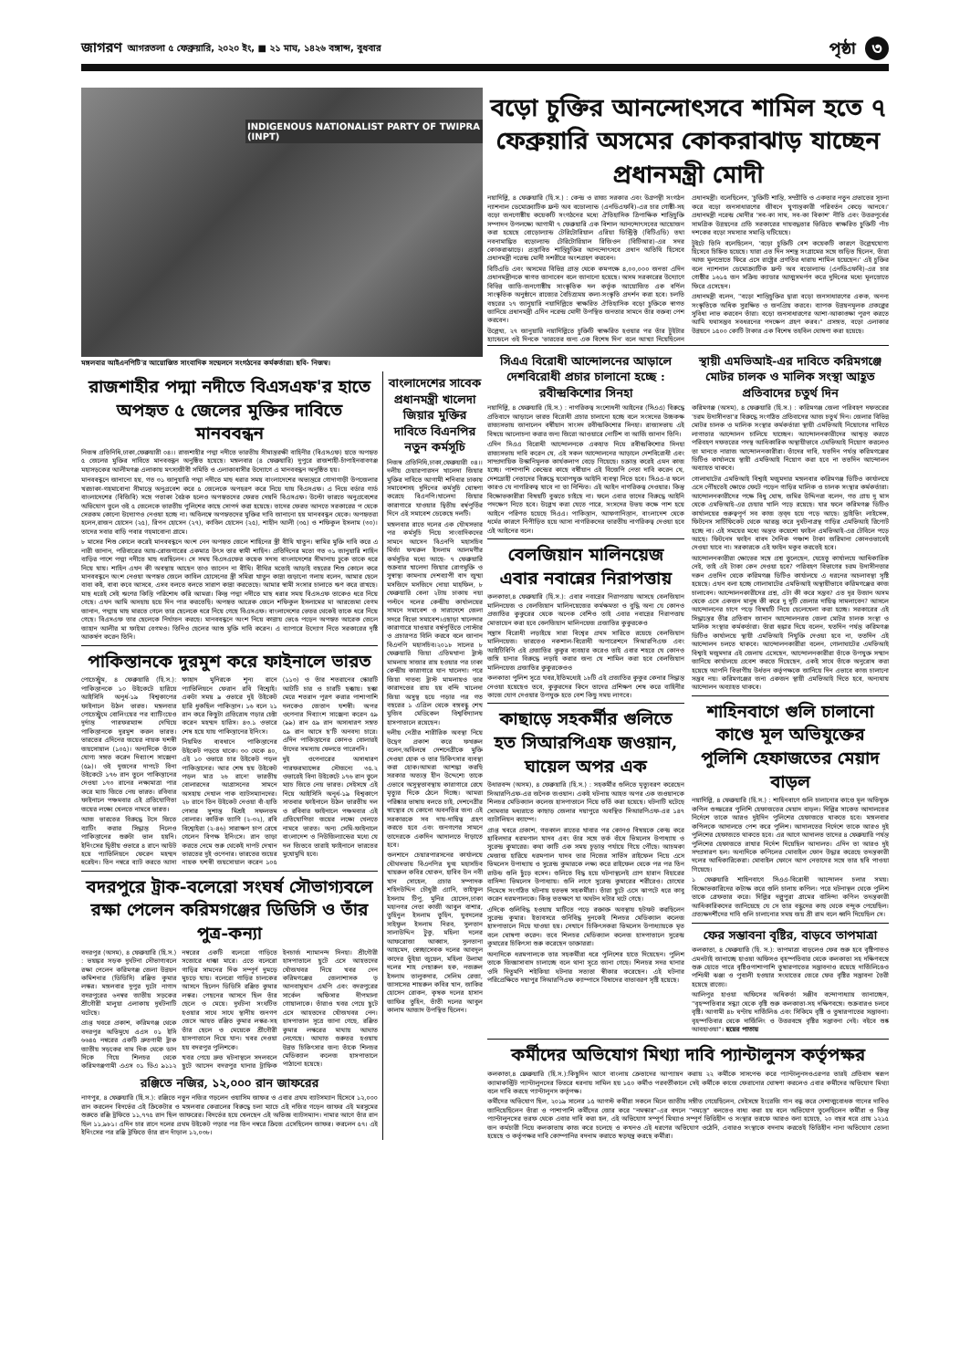জাগরণ আগরতলা ৫ ফেব্রুয়ারি, ২০২০ ইং, ■ ২১ মাঘ, ১৪২৬ বঙ্গাব্দ, বুধবার পৃষ্ঠা ৩
INDIGENOUS NATIONALIST PARTY OF TWIPRA (INPT)
মঙ্গলবার আইএনপিটি'র আয়োজিত সাংবাদিক সম্মেলনে সংগঠনের কর্মকর্তারা। ছবি- নিজস্ব।
রাজশাহীর পদ্মা নদীতে বিএসএফ'র হাতে অপহৃত ৫ জেলের মুক্তির দাবিতে মানববন্ধন
নিজস্ব প্রতিনিধি,ঢাকা,ফেব্রুয়ারী ০৪।। রাজশাহীর পদ্মা নদীতে ভারতীয় সীমান্তরক্ষী বাহিনীর (বিএসএফ) হাতে অপহৃত ৫ জেলের মুক্তির দাবিতে মানববন্ধন অনুষ্ঠিত হয়েছে। মঙ্গলবার (৪ ফেব্রুয়ারি) দুপুরে রাজশাহী-চাঁপাইনবাবগঞ্জ মহাসড়কের আলীমগঞ্জ এলাকায় মৎস্যজীবী সমিতি ও এলাকাবাসীর উদ্যোগে এ মানববন্ধন অনুষ্ঠিত হয়।
মানববন্ধনে জানানো হয়, গত ৩১ জানুয়ারি পদ্মা নদীতে মাছ ধরার সময় বাংলাদেশের অভ্যন্তরে গোদাগাড়ী উপজেলার খরচাকা-গহমাবোনা সীমান্তে অনুপ্রবেশ করে ৫ জেলেকে অপহরণ করে নিয়ে যায় বিএসএফ। এ নিয়ে বর্ডার গার্ড বাংলাদেশের (বিজিবি) সঙ্গে পতাকা বৈঠক হলেও অপহৃতদের ফেরত দেয়নি বিএসএফ। উল্টো ভারতে অনুপ্রবেশের অভিযোগ তুলে ওই ৫ জেলেকে ভারতীয় পুলিশের কাছে সোপর্দ করা হয়েছে। তাদের ফেরত আনতে সরকারের প থেকে সেরকম কোনো উদ্যোগও নেওয়া হচ্ছে না। অবিলম্বে অপহৃতদের মুক্তির দাবি জানানো হয় মানববন্ধন থেকে। অপহৃতরা হলেন,রাজন হোসেন (২৫), রিপন হোসেন (২৭), কাবিল হোসেন (২৫), শাহীন আলী (৩৫) ও শফিকুল ইসলাম (৩০)। তাদের সবার বাড়ি পবার গহমাবোনা গ্রামে।
৮ মাসের শিশু কোলে করেই মানববন্ধনে অংশ নেন অপহৃত জেলে শাহিনের স্ত্রী বীথি খাতুন। স্বামির মুক্তি দাবি করে এ নারী জানান, পরিবারের আয়-রোজগারের একমাত্র উৎস তার স্বামী শাহিন। প্রতিদিনের মতো গত ৩১ জানুয়ারি শাহিন বাড়ির পাশে পদ্মা নদীতে মাছ ধরছিলেন। সে সময় বিএসএফের কয়েক সদস্য বাংলাদেশের সীমানায় ঢুকে তাকে ধরে নিয়ে যায়। শাহিন এখন কী অবস্থায় আছেন তাও জানেন না বীথি। বীথির মতোই আড়াই বছরের শিশু কোলে করে মানববন্ধনে অংশ নেওয়া অপহৃত জেলে কাবিল হোসেনের স্ত্রী সমিরা খাতুন কান্না জড়ানো গলায় বলেন, আমার ছেলে বাবা কই, বাবা কবে আসবে, এসব বলতে বলতে সারাণ কান্না করতেছে। আমার স্বামী সংসার চালাতে ঋণ করে রাখছে। মাছ ধরেই সেই ঋণের কিস্তি পরিশোধ করি আমরা। কিন্তু পদ্মা নদীতে মাছ ধরার সময় বিএসএফ তাকেও ধরে নিয়ে গেছে। এখন আমি অসহায় হয়ে দিন পার করতেছি। অপহৃত আরেক জেলে শফিকুল ইসলামের মা আরজেমা বেগম জানান, পদ্মায় মাছ মারতে গেলে তার ছেলেকে ধরে নিয়ে গেছে বিএসএফ। বাংলাদেশের ভেতর থেকেই তাকে ধরে নিয়ে গেছে। বিএসএফ তার ছেলেকে নির্যাতন করছে। মানববন্ধনে অংশ নিয়ে কান্নায় ভেঙে পড়েন অপহৃত আরেক জেলে জাহান আলীর মা ফাইমা বেগমও। তিনিও ছেলের আশু মুক্তি দাবি করেন। এ ব্যাপারে উদ্যোগ নিতে সরকারের দৃষ্টি আকর্ষণ করেন তিনি।
পাকিস্তানকে দুরমুশ করে ফাইনালে ভারত
পোচেস্ট্রুম, ৪ ফেব্রুয়ারি (হি.স.): পাকিস্তানকে ১০ উইকেটে হারিয়ে আইসিসি অনূর্ধ-১৯ বিশ্বকাপের ফাইনালে উঠল ভারত। মঙ্গলবার পোচেস্ট্রুমে বোলিংয়ের পর ব্যাটিংয়েও দুর্দান্ত পারফরম্যান্স দেখিয়ে পাকিস্তানকে দুরমুশ করল ভারত। ভারতের এদিনের জয়ের নায়ক যশস্বী জয়সোয়াল (১০৫)। অন্যদিকে তাঁকে যোগ্য সঙ্গত করেন দিব্যাংশ সাক্সেনা (৫৯)। ওই দুজনের দাপটে বিনা উইকেটে ১৭৬ রান তুলে পাকিস্তানের দেওয়া ১৭৩ রানের লক্ষ্যমাত্রা পার করে ম্যাচ জিতে নেয় ভারত। রবিবার ফাইনালে পঞ্চমবার এই প্রতিযোগিতা জয়ের লক্ষ্যে খেলতে নামবে ভারত।
আজ ভারতের বিরুদ্ধে টসে জিতে ব্যাটিং করার সিদ্ধান্ত নিলেও পাকিস্তানের শুরুটা ভাল হয়নি। ইনিংসের দ্বিতীয় ওভারে ৪ রানে আউট হয়ে প্যাভিলিয়নে ফেরেন মহম্মদ হুরেইন। তিন নম্বরে ব্যাট করতে আসা ফাহাদ মুনিরকে শূন্য রানে প্যাভিলিয়নে ফেরান রবি বিশ্বোই। একটা সময় ৯ ওভারে দুই উইকেট হারি ধুকছিল পাকিস্তান। ১৬ বলে ২১ রান করে কিছুটা প্রতিরোধ গড়ার চেষ্টা করেন মহম্মদ হারিস। ৪৩.১ ওভারে শেষ হয়ে যায় পাকিস্তানের ইনিংস।
নিয়মিত ব্যবধানে পাকিস্তানের উইকেট পড়তে থাকে। ৩০ থেকে ৪০, এই ১০ ওভারে চার উইকেট পড়ল পাকিস্তানের। আর শেষ ছয় উইকেট পড়ল মাত্র ২৬ রানে! ভারতীয় বোলারদের আগ্রাসনের সামনে অসহায় দেখাল পাক ব্যাটসম্যানদের। ২৮ রানে তিন উইকেট নেওয়া বাঁ-হাতি পেসার সুশান্ত মিশ্রই সফলতম বোলার। কার্তিক ত্যাগি (২-৩২), রবি বিশ্বোইরা (২-৪৬) সারাক্ষণ চাপ রেখে গেলেন বিপক্ষ ইনিংসে। রান তাড়া করতে নেমে শুরু থেকেই দাপট দেখান ভারতের দুই ওপেনার। ভারতের জয়ের নায়ক যশস্বী জয়সোয়াল করেন ১০৫ (১১৩) ও তাঁর শতরানের স্কোরটি আটটি চার ও চারটি ছক্কায়। ছক্কা মেরে শতরান পূরণ করার পাশাপাশি দলকেও জেতান যশস্বী। অপর ওপেনার দিব্যাংশ সাক্সেনা করেন ৫৯ (৯৯) রান ৫৯ রান অসাধারণ সঙ্গত ৫৯ রান আসে ছ'টি অনবদ্য চারে। এদিন পাকিস্তানের কোনও বোলারই তাঁদের সমস্যায় ফেলতে পারেননি।
দুই ওপেনারের অসাধারণ পারফরম্যান্সের সৌজন্যে ৩৫.২ ওভারেই বিনা উইকেটে ১৭৬ রান তুলে ম্যাচ জিতে নেয় ভারত। সেইসঙ্গে এই নিয়ে আইসিসি অনূর্ধ-১৯ বিশ্বকাপে সাতবার ফাইনালে উঠল ভারতীয় দল ও রবিবার ফাইনালে পঞ্চমবার এই প্রতিযোগিতা জয়ের লক্ষ্যে খেলতে নামবে ভারত। অন্য সেমি-ফাইনালে বাংলাদেশ ও নিউজিল্যান্ডের মধ্যে যে দল জিতবে তারাই ফাইনালে ভারতের মুখোমুখি হবে।
বদরপুরে ট্রাক-বলেরো সংঘর্ষ সৌভাগ্যবলে রক্ষা পেলেন করিমগঞ্জের ডিডিসি ও তাঁর পুত্র-কন্যা
বদরপুর (অসম), ৪ ফেব্রুয়ারি (হি.স.) : ভয়ঙ্কর সড়ক দুর্ঘটনা সৌভাগ্যবলে রক্ষা পেলেন করিমগঞ্জ জেলা উন্নয়ন কমিশনার (ডিডিসি) রঞ্জিত কুমার লস্কর। মঙ্গলবার দুপুর দুটো নাগাদ বদরপুরের ৬নম্বর জাতীয় সড়কের শ্রীগৌরী মালুয়া এলাকায় দুর্ঘটনাটি ঘটেছে।
প্রাপ্ত খবরে প্রকাশ, করিমগঞ্জ থেকে বদরপুর অভিমুখে এএস ০১ ইসি ৬৬৪৫ নম্বরের একটি দ্রুতগামী ট্রাক জাতীয় সড়কের বাম দিক থেকে ডান দিকে গিয়ে শিলচর থেকে করিমগঞ্জগামী এএস ০১ ডিএ ৯১১২ নম্বরের একটি বলেরো গাড়িতে সজোরে ধাক্কা মারে। এতে বলেরো গাড়ির সামনের দিক সম্পূর্ণ দুমড়ে মুচড়ে যায়। বলেরো গাড়ির চালকের আসনে ছিলেন ডিডিসি রঞ্জিত কুমার লস্কর। পেছনের আসনে ছিল তাঁর ছেলে ও মেয়ে। দুর্ঘটনা সংঘটিত হওয়ার সাথে সাথে স্থানীয় জনগণ জেসে আহত রঞ্জিত কুমার লস্কর-সহ তাঁর ছেলে ও মেয়েকে শ্রীগৌরী হাসপাতালে নিয়ে যান। খবর দেওয়া হয় বদরপুর পুলিশকে।
খবর পেয়ে দ্রুত ঘটনাস্থলে সদলবলে ছুটে আসেন বদরপুর থানার ট্রাফিক ইনচার্জ শ্যামানন্দ সিনহা। শ্রীগৌরী হাসপাতালে ছুটে এসে আহতদের খোঁজখবর নিয়ে খবর দেন করিমগঞ্জের জেলাশাসক ড় আনবামুথান এমপি এবং বদরপুরের সার্কেল অফিসার দীপমালা গোয়ালাকে। তাঁরাও খবর পেয়ে ছুটে এসে আহতদের খোঁজখবর নেন। হাসপাতাল সূত্রে জানা গেছে, রঞ্জিত কুমার লস্করের মাথায় আঘাত লেগেছে। আঘাত গুরুতর হওয়ায় উন্নত চিকিৎসার জন্য তাঁকে শিলচর মেডিক্যাল কলেজ হাসপাতালে পাঠানো হয়েছে।
রঞ্জিতে নজির, ১২,০০০ রান জাফরের
নাগপুর, ৪ ফেব্রুয়ারি (হি.স.): রঞ্জিতে নতুন নজির গড়লেন ওয়াসিম জাফর ও এবার প্রথম ব্যাটসম্যান হিসেবে ১২,০০০ রান করলেন বিদর্ভের এই ক্রিকেটার ও মঙ্গলবার কেরালের বিরুদ্ধে চলা ম্যাচে এই নজির গড়েন জাফর এই মরসুমের শুরুতে রঞ্জি ট্রফিতে ১১,৭৭৫ রান ছিল জাফরের। বিদর্ভের হয়ে খেলছেন এই অভিজ্ঞ ব্যাটসম্যান। নামার আগে তাঁর রান ছিল ১১,৯৮১। এদিন চার রানে দলের প্রথম উইকেট পড়ার পর তিন নম্বরে ক্রিজে এসেছিলেন জাফর। করলেন ৫৭। এই ইনিংসের পর রঞ্জি ট্রফিতে তাঁর রান দাঁড়াল ১২,০৩৮।
বাংলাদেশের সাবেক প্রধানমন্ত্রী খালেদা জিয়ার মুক্তির দাবিতে বিএনপির নতুন কর্মসূচি
নিজস্ব প্রতিনিধি,ঢাকা,ফেব্রুয়ারী ০৪।। দলীয় চেয়ারপারসন খালেদা জিয়ার মুক্তির দাবিতে আগামী শনিবার ঢাকায় সমাবেশসহ দুদিনের কর্মসূচি ঘোষণা করেছে বিএনপি।খালেদা জিয়ার কারাগারে যাওয়ার দ্বিতীয় বর্ষপূর্তির দিনে এই সমাবেশ ডেকেছে দলটি।
মঙ্গলবার রাতে দলের এক যৌথসভার পর কর্মসূচি নিয়ে সাংবাদিকদের সামনে আসেন বিএনপি মহাসচিব মির্জা ফখরুল ইসলাম আলমগীর কর্মসূচির মধ্যে আছে- ৭ ফেব্রুয়ারি শুক্রবার খালেদা জিয়ার রোগমুক্তি ও সুস্বাস্থ্য কামনায় দেশব্যাপী বাদ জুম্মা মসজিদে মসজিদে দোয়া মাহফিল, ৮ ফেব্রুয়ারি বেলা ২টায় ঢাকায় নয়া পল্টনে দলের কেন্দ্রীয় কার্যালয়ের সামনে সমাবেশ ও সারাদেশে জেলা সদরে বিভো সমাবেশ।এছাড়া খালেদার কারাগারে যাওয়ার বর্ষপূর্তিতে পোস্টার ও প্রচারপত্র বিলি করবে বলে জানান বিএনপি মহাসচিব।২০১৮ সালের ৮ ফেব্রুয়ারি জিয়া এতিমখানা ট্রাস্ট মামলায় সাজার রায় হওয়ার পর ঢাকা কেন্দ্রীয় কারাগারে যান খালেদা। পরে জিয়া দাতব্য ট্রাস্ট মামলায়ও তার কারাদণ্ডের রায় হয় বন্দি খালেদা জিয়া অসুস্থ হয়ে পড়ার পর গত বছরের ১ এপ্রিল থেকে বঙ্গবন্ধু শেখ মুজিব মেডিকেল বিশ্ববিদ্যালয় হাসপাতালে রয়েছেন।
দলীয় নেত্রীর শারীরিক অবস্থা নিয়ে উদ্বেগ প্রকাশ করে ফখরুল বলেন,অবিলম্বে দেশনেত্রীকে মুক্তি দেওয়া হোক ও তার চিকিৎসার ব্যবস্থা করা হোক।আমরা আশঙ্কা করছি সরকার অত্যন্ত হীন উদ্দেশ্যে তাকে এভাবে অসুস্থতাবস্থায় কারাগারে রেখে মৃত্যুর দিকে ঠেলে দিচ্ছে। আমরা পরিষ্কার ভাষায় বলতে চাই, দেশনেত্রীর স্বাস্থ্যের যে কোনো অবনতির জন্য এই সরকারকে সব দায়-দায়িত্ব গ্রহণ করতে হবে এবং জনগণের সামনে তাদেরকে একদিন আদালতে দাঁড়াতে হবে।
গুলশানে চেয়ারপারসনের কার্যালয়ে যৌথসভায় বিএনপির যুগ্ম মহাসচিব খায়রুল কবির খোকন, হাবিব উন নবী খান সোহেল, প্রচার সম্পাদক শহিদউদ্দিন চৌধুরী এ্যানি, তাইফুল ইসলাম টিপু, মুনির হোসেন,ঢাকা মহানগর নেতা কাজী আবুল বাশার, তুহিনুল ইসলাম তুহিন, যুবদলের সাইফুল ইসলাম নিরব, সুলতান সালাউদ্দিন টুকু, মহিলা দলের আফরোজা আব্বাস, সুলতানা আহমেদ, স্বেচ্ছাসেবক দলের আবদুল কাদের ভূঁইয়া জুয়েল, মহিলা উলামা দলের শাহ নেছারুল হক, নজরুল ইসলাম তালুকদার, সেলিম রেজা, জাসাসের শায়রুল কবির খান, জাকির হোসেন রোকন, কৃষক দলের হাসান জাফির তুহিন, তাঁতী দলের আবুল কালাম আজাদ উপস্থিত ছিলেন।
বড়ো চুক্তির আনন্দোৎসবে শামিল হতে ৭ ফেব্রুয়ারি অসমের কোকরাঝাড় যাচ্ছেন প্রধানমন্ত্রী মোদী
নয়াদিল্লি, ৪ ফেব্রুয়ারি (হি.স.) : কেন্দ্র ও রাজ্য সরকার এবং উগ্রপন্থী সংগঠন ন্যাশনাল ডেমোক্র্যাটিক ফ্রন্ট অব বডোল্যান্ড (এনডিএফবি)-এর চার গোষ্ঠী-সহ বড়ো জনগোষ্ঠীয় কয়েকটি সংগঠনের মধ্যে ঐতিহাসিক ত্রিপাক্ষিক শান্তিচুক্তি সম্পাদন উপলক্ষ্যে আগামী ৭ ফেব্রুয়ারি এক বিশাল আনন্দোৎসবের আয়োজন করা হয়েছে বোড়োল্যান্ড টেরিটোরিয়াল এরিয়া ডিস্ট্রিক্ট (বিটিএডি) তথা নবনামাঙ্কিত বড়োল্যান্ড টেরিটোরিয়াল রিজিওন (বিটিআর)-এর সদর কোকরাঝাড়ে। প্রস্তাবিত শান্তিচুক্তির আনন্দোৎসবে প্রধান অতিথি হিসেবে প্রধানমন্ত্রী নরেন্দ্র মোদী সশরীরে অংশগ্রহণ করবেন।
বিটিএডি এবং অসমের বিভিন্ন প্রান্ত থেকে কমপক্ষে ৪,০০,০০০ জনতা এদিন প্রধানমন্ত্রীনকে স্বাগত জানাবেন বলে জানানো হয়েছে। অসম সরকারের উদ্যোগে বিভিন্ন জাতি-জনগোষ্ঠীয় সাংস্কৃতিক দল কর্তৃক আয়োজিত এক বর্ণিল সাংস্কৃতিক অনুষ্ঠানে রাজ্যের বৈচিত্র্যময় কলা-সংস্কৃতি প্রদর্শন করা হবে। চলতি বছরের ২৭ জানুয়ারি নয়াদিল্লিতে স্বাক্ষরিত ঐতিহাসিক বড়ো চুক্তিকে স্বাগত জানিয়ে প্রধানমন্ত্রী এদিন নরেন্দ্র মোদী উপস্থিত জনতার সামনে তাঁর বক্তব্য পেশ করবেন।
উল্লেখ্য, ২৭ জানুয়ারি নয়াদিল্লিতে চুক্তিটি স্বাক্ষরিত হওয়ার পর তাঁর টুইটার হ্যান্ডেলে ওই দিনকে 'ভারতের জন্য এক বিশেষ দিন' বলে আখ্যা দিয়েছিলেন প্রধানমন্ত্রী। বলেছিলেন, 'চুক্তিটি শান্তি, সম্প্রীতি ও একতার নতুন প্রভাতের সূচনা করে বড়ো জনসাধারণের জীবনে যুগান্তকারী পরিবর্তন কেড়ে আনবে।' প্রধানমন্ত্রী নরেন্দ্র মোদীর 'সব-কা সাথ, সব-কা বিকাশ' নীতি এবং উত্তরপূর্বের সামগ্রিক উন্নয়নের প্রতি সরকারের দায়বদ্ধতার ভিত্তিতে স্বাক্ষরিত চুক্তিটি পাঁচ দশকের বড়ো সমস্যার সমাপ্তি ঘটিয়েছে।
টুইটে তিনি বলেছিলেন, 'বড়ো চুক্তিটি বেশ কয়েকটি কারণে উল্লেখযোগ্য হিসেবে চিহ্নিত হয়েছে। যারা এত দিন সশস্ত্র সংগ্রামের সঙ্গে জড়িত ছিলেন, তাঁরা আজ মূলস্রোতে ফিরে এসে রাষ্ট্রের প্রগতির ধারায় শামিল হয়েছেন।' এই চুক্তির বলে ন্যাশনাল ডেমোক্র্যাটিক ফ্রন্ট অব বডোল্যান্ড (এনডিএফবি)-এর চার গোষ্ঠীর ১৬১৫ জন সক্রিয় ক্যাডার আত্মসমর্পণ করে দুদিনের মধ্যে মূলস্রোতে ফিরে এসেছেন।
প্রধানমন্ত্রী বলেন, "বড়ো শান্তিচুক্তির দ্বারা বড়ো জনসাধারণের একক, অনন্য সংস্কৃতিকে অধিক সুরক্ষিত ও জনপ্রিয় করবে। ব্যাপক উন্নয়নমূলক প্রকল্পের সুবিধা লাভ করবেন তাঁরা। বড়ো জনসাধারণের আশা-আকাঙ্ক্ষা পূরণ করতে আমি যথাসম্ভব সবধরনের পদক্ষেপ গ্রহণ করব।" প্রসঙ্গত, বড়ো এলাকার উন্নয়নে ১৫০০ কোটি টাকার এক বিশেষ তহবিল ঘোষণা করা হয়েছে।
সিএএ বিরোধী আন্দোলনের আড়ালে দেশবিরোধী প্রচার চালানো হচ্ছে : রবীন্দ্রকিশোর সিনহা
নয়াদিল্লি, ৪ ফেব্রুয়ারি (হি.স.) : নাগরিকত্ব সংশোধনী আইনের (সিএএ) বিরুদ্ধে প্রতিবাদে আড়ালে ভারত বিরোধী প্রচার চালানো হচ্ছে বলে সংসদের উচ্চকক্ষ রাজ্যসভায় জানালেন বর্ষীয়ান সাংসদ রবীন্দ্রকিশোর সিনহা। রাজ্যসভায় এই বিষয়ে আলোচনা করার জন্য জিরো আওয়ারে নোটিশ বা আর্জি জানান তিনি।
এদিন সিএএ বিরোধী আন্দোলনকে একহাত নিয়ে রবীন্দ্রকিশোর সিনহা রাজ্যসভায় দাবি করেন যে, এই সকল আন্দোলনের আড়ালে দেশবিরোধী এবং সাম্প্রদায়িক উস্কানিমূলক কার্যকলাপ বেড়ে গিয়েছে। চক্রান্ত করেই এমন কাজ হচ্ছে। পাশাপাশি কেন্দ্রের কাছে বর্ষীয়ান এই বিজেপি নেতা দাবি করেন যে, দেশদ্রোহী নেতাদের বিরুদ্ধে যথোপযুক্ত আইনি ব্যবস্থা নিতে হবে। সিএএ-র ফলে কারও যে নাগরিকত্ব যাবে না তা নিশ্চিত। এই আইন নাগরিকত্ব দেওয়ার। কিন্তু বিক্ষোভকারীরা বিষয়টি বুঝতে চাইছে না। ফলে এবার তাদের বিরুদ্ধে আইনি পদক্ষেপ নিতে হবে। উল্লেখ করা যেতে পারে, সংসদের উভয় কক্ষে পাশ হয়ে আইনে পরিণত হয়েছে সিএএ। পাকিস্তান, আফগানিস্তান, বাংলাদেশ থেকে ধর্মের কারণে নিপীড়িত হয়ে আসা নাগরিকদের ভারতীয় নাগরিকত্ব দেওয়া হবে এই আইনের বলে।
বেলজিয়ান মালিনয়েজ এবার নবান্নের নিরাপত্তায়
কলকাতা,৪ ফেব্রুয়ারি (হি.স.): এবার নবান্নের নিরাপত্তায় আসছে বেলজিয়ান মালিনয়েজ ও বেলজিয়ান মালিনয়েজের কর্মক্ষমতা ও বুদ্ধি অন্য যে কোনও প্রজাতির কুকুরের থেকে অনেক বেশিও তাই এবার নবান্নের নিরাপত্তায় মোতায়েন করা হবে বেলজিয়ান মালিনয়েজ প্রজাতির কুকুরকেও
সন্ত্রাস বিরোধী লড়াইয়ে সারা বিশ্বের প্রথম সারিতে রয়েছে বেলজিয়ান মালিনয়েজ। ভারতেও নকশাল-বিরোধী অপারেশনে সিআরপিএফ এবং আইটিবিপি এই প্রজাতির কুকুর ব্যবহার করেও তাই এবার শহরে যে কোনও জঙ্গি হানার বিরুদ্ধে লড়াই করার জন্য যে শামিল করা হবে বেলজিয়ান মালিনয়েজ প্রজাতির কুকুরকেওও
কলকাতা পুলিশ সূত্রে খবর,ইতিমধ্যেই ১৮টি এই প্রজাতির কুকুর কেনার সিদ্ধান্ত নেওয়া হয়েছেও তবে, কুকুরদের কিনে তাদের প্রশিক্ষণ শেষ করে বাহিনীর কাজে যোগ দেওয়ার উপযুক্ত হতে বেশ কিছু সময় লাগবে।
কাছাড়ে সহকর্মীর গুলিতে হত সিআরপিএফ জওয়ান, ঘায়েল অপর এক
উধারবন্দ (অসম), ৪ ফেব্রুয়ারি (হি.স.) : সহকর্মীর গুলিতে মৃত্যুবরণ করেছেন সিআরপিএফ-এর জনৈক জওয়ান। একই ঘটনায় আহত অপর এক জওয়ানকে শিলচর মেডিক্যাল কলেজ হাসপাতালে নিয়ে ভর্তি করা হয়েছে। ঘটনাটি ঘটেছে সোমবার মধ্যরাতে কাছাড় জেলার দয়াপুরে অবস্থিত সিআরপিএফ-এর ১৪৭ ব্যাটালিয়ন ক্যাম্পে।
প্রাপ্ত খবরে প্রকাশ, গতকাল রাতের খাবার পর কোনও বিষয়কে কেন্দ্র করে হাবিলদার ধরমপাল যাদব এবং তাঁর সঙ্গে তর্ক বাঁধে ভিমলেস উপাধ্যায় ও সুরেন্দ্র কুমারের। কথা কাটি এক সময় চূড়ান্ত পর্যায়ে গিয়ে পৌঁছে। আচমকা মেজাজ হারিয়ে ধরমপাল যাদব তার নিজের সার্ভিস রাইফেল নিয়ে এসে ভিমলেস উপাধ্যায় ও সুরেন্দ্র কুমারকে লক্ষ্য করে রাইফেল থেকে পর পর তিন রাউন্ড গুলি ছুঁড়ে বসেন। গুলিতে বিদ্ধ হয়ে ঘটনাস্থলেই প্রাণ হারান বিহারের বাসিন্দা ভিমলেস উপাধ্যায়। গুলি লাগে সুরেন্দ্র কুমারের শরীরেও। চোখের নিমেষে সংগঠিত ঘটনায় হতভম্ব সহকর্মীরা। তাঁরা ছুটে এসে ঝাপটে ধরে কাবু করেন ধরমপালকে। কিন্তু ততক্ষণে যা অঘটন ঘটার ঘটে গেছে।
এদিকে গুলিবিদ্ধ হওয়ায় মাটিতে পড়ে রক্তাক্ত অবস্থায় ছটফট করছিলেন সুরেন্দ্র কুমার। ইত্যবসরে গুনিবিদ্ধ দুনকেই শিলচর মেডিক্যাল কলেজ হাসপাতালে নিয়ে যাওয়া হয়। সেখানে চিকিৎসকরা ভিমলেস উপাধ্যায়কে মৃত বলে ঘোষণা করেন। তবে শিলচর মেডিক্যাল কলেজ হাসপাতালে সুরেন্দ্র কুমারের চিকিৎসা শুরু করেছেন ডাক্তাররা।
অন্যদিকে ধরমপালকে তার সহকর্মীরা ধরে পুলিশের হাতে দিয়েছেন। পুলিশ তাকে জিজ্ঞাসাবাদ চালাচ্ছে বলে থানা সূত্রে জানা গেছে। শিলচর সদর থানার ওসি দিতুমণি শইকিয়া ঘটনার সত্যতা স্বীকার করেছেন। এই ঘটনার পরিপ্রেক্ষিতে দয়াপুর সিআরপিএফ ক্যাম্পাসে বিষাদের বাতাবরণ সৃষ্টি হয়েছে।
স্থায়ী এমভিআই-এর দাবিতে করিমগঞ্জে মোটর চালক ও মালিক সংস্থা আহূত প্রতিবাদের চতুর্থ দিন
করিমগঞ্জ (অসম), ৪ ফেব্রুয়ারি (হি.স.) : করিমগঞ্জ জেলা পরিবহণ দফতরের 'চরম উদাসীনতা'র বিরুদ্ধে সংগঠিত প্রতিবাদের আজ চতুর্থ দিন। জেলার বিভিন্ন মোটর চালক ও মালিক সংস্থার কর্মকর্তারা স্থায়ী এমভিআই নিয়োগের দাবিতে লাগাতার আন্দোলন চালিয়ে যাচ্ছেন। আন্দোলনকারীদের আশ্বস্ত করতে পরিবহণ দফতরের পদস্থ আধিকারিক অস্থায়ীভাবে এমভিআই নিয়োগ করলেও তা মানতে নারাজ আন্দোলনকারীরা। তাঁদের দাবি, যতদিন পর্যন্ত করিমগঞ্জের ডিটিও কার্যালয়ে স্থায়ী এমভিআই নিয়োগ করা হবে না ততদিন আন্দোলন অব্যাহত থাকবে।
গোলাঘাটের এমভিআই বিশ্বাই মজুমদার মঙ্গলবার করিমগঞ্জ ডিটিও কার্যালয়ে এসে পৌঁছতেই ক্ষোভে ফেটে পড়েন গাড়ির মালিক ও চালক সংস্থার কর্মকর্তারা। আন্দোলনকারীদের পক্ষে বিধু ঘোষ, জমির উদ্দিনরা বলেন, গত প্রায় দু মাস থেকে এমভিআই-এর চেয়ার খালি পড়ে রয়েছে। যার ফলে করিমগঞ্জ ডিটিও কার্যালয়ের গুরুত্বপূর্ণ সব কাজ স্তব্ধ হয়ে পড়ে আছে। ড্রাইভিং লাইসেন্স, ফিটনেস সার্টিফিকেট থেকে আরম্ভ করে দুর্ঘটনাগ্রস্থ গাড়ির এমভিআই রিপোর্ট হচ্ছে না। এই সময়ের মধ্যে অন্তত কয়েশো ফাইল এমভিআই-এর টেবিলে পড়ে আছে। ফিটনেস ফাইন বাবদ দৈনিক পঞ্চাশ টাকা জরিমানা কোনওভাবেই দেওয়া যাবে না। সরকারকে এই ফাইন মকুব করতেই হবে।
আন্দোলনকারীরা ক্ষোভের সঙ্গে প্রশ্ন তুলেছেন, যেহেতু কার্যালয়ে আধিকারিক নেই, তাই এই টাকা কেন দেওয়া হবে? পরিবহণ বিভাগের চরম উদাসীনতার দরুন এতদিন থেকে করিমগঞ্জ ডিটিও কার্যালয়ে এ ধরনের অচলাবস্থা সৃষ্টি হয়েছে। এখন বলা হচ্ছে গোলাঘাটের এমভিআই অস্থায়ীভাবে করিমগঞ্জের কাজ চালাবেন। আন্দোলনকারীদের প্রশ্ন, এটা কী করে সম্ভব? এত দূর উজান অসম থেকে এসে একজন মানুষ কী করে দু দুটি জেলার দায়িত্ব সামলাবেন? আসলে আন্দোলনের চাপে পড়ে বিষয়টি নিয়ে ছেলেখেলা করা হচ্ছে। সরকারের এই সিদ্ধান্তের তীব্র প্রতিবাদ জানান আন্দোলনরত জেলা মোটর চালক সংস্থা ও মালিক সংস্থার কর্মকর্তারা। তাঁরা হুঙ্কার দিয়ে বলেন, যতদিন পর্যন্ত করিমগঞ্জ ডিটিও কার্যালয়ে স্থায়ী এমভিআই নিযুক্তি দেওয়া হবে না, ততদিন এই আন্দোলন চলতে থাকবে। আন্দোলনকারীরা বলেন, গোলাঘাটের এমভিআই বিশ্বাই মজুমদার এই জেলায় এসেছেন, আন্দোলনকারীরা তাঁকে উপযুক্ত সম্মান জানিয়ে কার্যালয়ে প্রবেশ করতে দিয়েছেন, একই সাথে তাঁকে অনুরোধ করা হয়েছে আপনি বিভাগীয় উর্ধতন কর্তৃপক্ষকে জানিয়ে দিন এভাবে কাজ চালানো সম্ভব নয়। করিমগঞ্জের জন্য একজন স্থায়ী এমভিআই দিতে হবে, অন্যথায় আন্দোলন অব্যাহত থাকবে।
শাহিনবাগে গুলি চালানো কাণ্ডে মূল অভিযুক্তের পুলিশি হেফাজতের মেয়াদ বাড়ল
নয়াদিল্লি, ৪ ফেব্রুয়ারি (হি.স.) : শাহিনবাগে গুলি চালানোর কাণ্ডে মূল অভিযুক্ত কপিল গুজ্জরের পুলিশি হেফাজতের মেয়াদ বাড়ল। দিল্লির সাকেত আদালতের নির্দেশে তাকে আরও দুইদিন পুলিশের হেফাজতে থাকতে হবে। মঙ্গলবার কপিলকে আদালতে পেশ করে পুলিশ। আদালতের নির্দেশে তাকে আরও দুই পুলিশের হেফাজতে থাকতে হবে। এর আগে আদালত তাদের ৪ ফেব্রুয়ারি পর্যন্ত পুলিশের হেফাজতে রাখার নির্দেশ দিয়েছিল আদালত। এদিন তা আরও দুই সম্প্রসারণ হল। অন্যদিকে কপিলের মোবাইল ফোন উদ্ধার করেছে তদন্তকারী দলের আধিকারিকেরা। মোবাইল ফোনে আপ নেতাদের সঙ্গে তার ছবি পাওয়া গিয়েছে।
১ ফেব্রুয়ারি শাহিনবাগে সিএএ-বিরোধী আন্দোলন চলার সময়। বিক্ষোভকারিদের কটাক্ষ করে গুলি চালায় কপিল। পরে ঘটনাস্থল থেকে পুলিশ তাকে গ্রেফতার করে। দিল্লির দল্লুপুরা গ্রামের বাসিন্দা কপিল তদন্তকারী আধিকারিকদের জানিয়েছে যে সে তার বন্ধুদের কাছ থেকে বন্দুক পেয়েছিল। প্রত্যক্ষদর্শীদের দাবি গুলি চালানোর সময় জয় শ্রী রাম বলে ধ্বনি দিয়েছিল সে।
ফের সম্ভাবনা বৃষ্টির, বাড়বে তাপমাত্রা
কলকাতা, ৪ ফেব্রুয়ারি (হি. স.): তাপমাত্রা বাড়লেও ফের শুরু হবে বৃষ্টিপাতও এমনটাই জানাচ্ছে হাওয়া অফিসও বৃহস্পতিবার থেকে কলকাতা সহ দক্ষিণবঙ্গে শুরু হোতে পারে বৃষ্টিওপাশাপাশি তুষারপাতের সম্ভাবনাও রয়েছে দার্জিলিঙেও পশ্চিমী ঝঞ্জা ও পুবালী হওয়ার সংঘাতের জেরে ফের বৃষ্টির সম্ভাবনা তৈরী হয়েছে রাজ্যে।
আলিপুর হাওয়া অফিসের অধিকর্তা সঞ্জীব বন্দোপাধ্যায় জানাচ্ছেন, "বৃহস্পতিবার সন্ধ্যা থেকে বৃষ্টি শুরু কলকাতা-সহ দক্ষিণবঙ্গে। শুক্রবারও চলবে বৃষ্টি। আগামী ৪৮ ঘণ্টায় দার্জিলিঙ এবং সিকিমে বৃষ্টি ও তুষারপাতের সম্ভাবনা। বৃহস্পতিবার থেকে দার্জিলিং ও উত্তরবঙ্গে বৃষ্টির সম্ভাবনা নেই। বইবে শুষ্ক আবহাওয়া"। ছয়ের পাতায়
কর্মীদের অভিযোগ মিথ্যা দাবি প্যান্টালুনস কর্তৃপক্ষর
কলকাতা,৪ ফ্রেব্রুয়ারি (হি.স.):কিছুদিন আগে বাংলায় ক্রেতাদের আপ্যায়ন করায় ২২ কর্মীকে সাসপেন্ড করে প্যান্টালুনসওএরপর তারই প্রতিবাদ স্বরূপ ক্যামাকস্ট্রিট প্যান্টালুনসের ভিতরে ধরনায় সামিল হয় ১৫০ কর্মীও পরবর্তীকালে সেই কর্মীকে কাজে ফেরানোর ঘোষণা করলেও এবার কর্মীদের অভিযোগ মিথ্যা বলে দাবি করছে প্যান্টালুনস কর্তৃপক্ষ।
কর্মীদের অভিযোগ ছিল, ২০১৯ সালের ১৫ আগস্ট কর্মীরা সকলে মিলে জাতীয় সঙ্গীত গেয়েছিলেন, সেইসঙ্গে ইংরেজি গান বন্ধ করে দেশাত্মবোধক গানের দাবিও জানিয়েছিলেন তাঁরা ও পাশাপাশি কর্মীদের জোর করে "নমস্কার"-এর বদলে "নমস্তে" বলতেও বাধ্য করা হয় বলে অভিযোগ তুলেছিলেন কর্মীরা ও কিন্তু প্যান্টালুনসের তরফ থেকে এবার দাবি করা হল, এই অভিযোগ সম্পূর্ণ মিথ্যাও সম্পূর্ণ ভিত্তিহীন ও সংস্থার তরফে আরও বলা হয়েছে, ২০ বছর ধরে প্রায় ১২১৫ জন কর্মচারী নিয়ে কলকাতায় কাজ করে চলেছে ও কখনও এই ধরণের অভিযোগ ওঠেনি, এবারও সংস্থাকে বদনাম করতেই ভিত্তিহীন নানা অভিযোগ তোলা হয়েছে ও কর্তৃপক্ষর দাবি কোম্পানির বদনাম করাতে ষড়যন্ত্র করছে কর্মীরা।